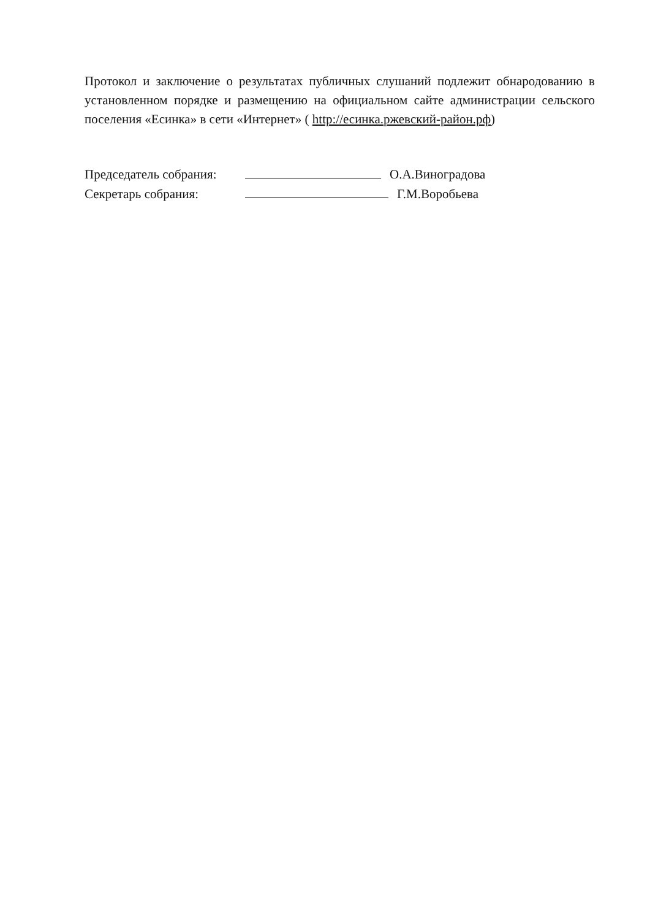Протокол и заключение о результатах публичных слушаний подлежит обнародованию в установленном порядке и размещению на официальном сайте администрации сельского поселения «Есинка» в сети «Интернет» ( http://есинка.ржевский-район.рф)
Председатель собрания: О.А.Виноградова
Секретарь собрания: Г.М.Воробьева